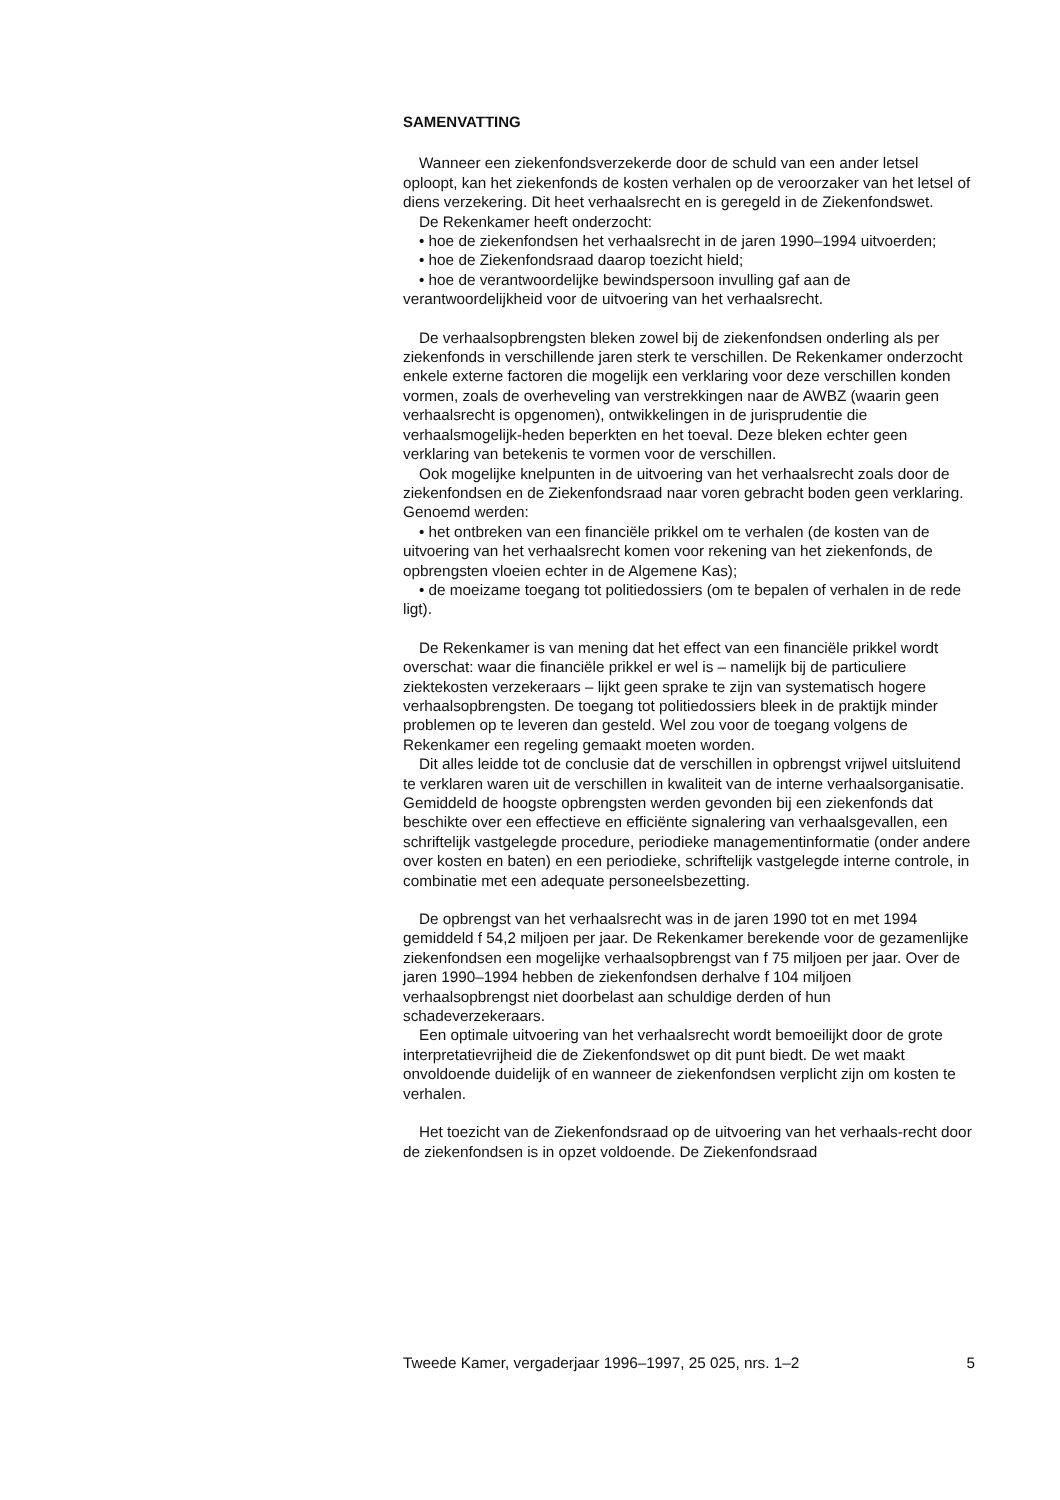SAMENVATTING
Wanneer een ziekenfondsverzekerde door de schuld van een ander letsel oploopt, kan het ziekenfonds de kosten verhalen op de veroorzaker van het letsel of diens verzekering. Dit heet verhaalsrecht en is geregeld in de Ziekenfondswet.
De Rekenkamer heeft onderzocht:
• hoe de ziekenfondsen het verhaalsrecht in de jaren 1990–1994 uitvoerden;
• hoe de Ziekenfondsraad daarop toezicht hield;
• hoe de verantwoordelijke bewindspersoon invulling gaf aan de verantwoordelijkheid voor de uitvoering van het verhaalsrecht.
De verhaalsopbrengsten bleken zowel bij de ziekenfondsen onderling als per ziekenfonds in verschillende jaren sterk te verschillen. De Rekenkamer onderzocht enkele externe factoren die mogelijk een verklaring voor deze verschillen konden vormen, zoals de overheveling van verstrekkingen naar de AWBZ (waarin geen verhaalsrecht is opgenomen), ontwikkelingen in de jurisprudentie die verhaalsmogelijk-heden beperkten en het toeval. Deze bleken echter geen verklaring van betekenis te vormen voor de verschillen.
Ook mogelijke knelpunten in de uitvoering van het verhaalsrecht zoals door de ziekenfondsen en de Ziekenfondsraad naar voren gebracht boden geen verklaring. Genoemd werden:
• het ontbreken van een financiële prikkel om te verhalen (de kosten van de uitvoering van het verhaalsrecht komen voor rekening van het ziekenfonds, de opbrengsten vloeien echter in de Algemene Kas);
• de moeizame toegang tot politiedossiers (om te bepalen of verhalen in de rede ligt).
De Rekenkamer is van mening dat het effect van een financiële prikkel wordt overschat: waar die financiële prikkel er wel is – namelijk bij de particuliere ziektekosten verzekeraars – lijkt geen sprake te zijn van systematisch hogere verhaalsopbrengsten. De toegang tot politiedossiers bleek in de praktijk minder problemen op te leveren dan gesteld. Wel zou voor de toegang volgens de Rekenkamer een regeling gemaakt moeten worden.
Dit alles leidde tot de conclusie dat de verschillen in opbrengst vrijwel uitsluitend te verklaren waren uit de verschillen in kwaliteit van de interne verhaalsorganisatie. Gemiddeld de hoogste opbrengsten werden gevonden bij een ziekenfonds dat beschikte over een effectieve en efficiënte signalering van verhaalsgevallen, een schriftelijk vastgelegde procedure, periodieke managementinformatie (onder andere over kosten en baten) en een periodieke, schriftelijk vastgelegde interne controle, in combinatie met een adequate personeelsbezetting.
De opbrengst van het verhaalsrecht was in de jaren 1990 tot en met 1994 gemiddeld f 54,2 miljoen per jaar. De Rekenkamer berekende voor de gezamenlijke ziekenfondsen een mogelijke verhaalsopbrengst van f 75 miljoen per jaar. Over de jaren 1990–1994 hebben de ziekenfondsen derhalve f 104 miljoen verhaalsopbrengst niet doorbelast aan schuldige derden of hun schadeverzekeraars.
Een optimale uitvoering van het verhaalsrecht wordt bemoeilijkt door de grote interpretatievrijheid die de Ziekenfondswet op dit punt biedt. De wet maakt onvoldoende duidelijk of en wanneer de ziekenfondsen verplicht zijn om kosten te verhalen.
Het toezicht van de Ziekenfondsraad op de uitvoering van het verhaals-recht door de ziekenfondsen is in opzet voldoende. De Ziekenfondsraad
Tweede Kamer, vergaderjaar 1996–1997, 25 025, nrs. 1–2 5